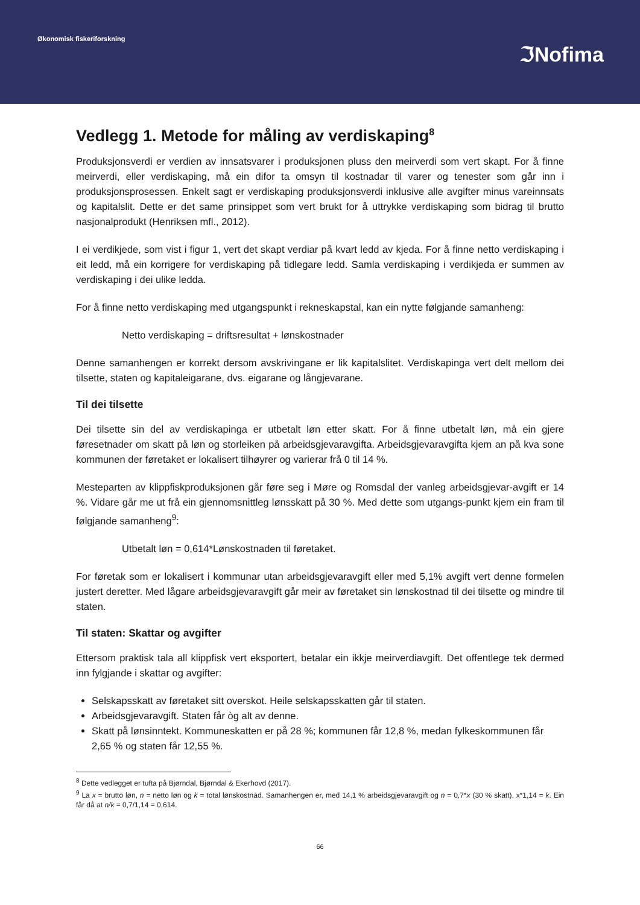Økonomisk fiskeriforskning
ℑNofima
Vedlegg 1. Metode for måling av verdiskaping<sup>8</sup>
Produksjonsverdi er verdien av innsatsvarer i produksjonen pluss den meirverdi som vert skapt. For å finne meirverdi, eller verdiskaping, må ein difor ta omsyn til kostnadar til varer og tenester som går inn i produksjonsprosessen. Enkelt sagt er verdiskaping produksjonsverdi inklusive alle avgifter minus vareinnsats og kapitalslit. Dette er det same prinsippet som vert brukt for å uttrykke verdiskaping som bidrag til brutto nasjonalprodukt (Henriksen mfl., 2012).
I ei verdikjede, som vist i figur 1, vert det skapt verdiar på kvart ledd av kjeda. For å finne netto verdiskaping i eit ledd, må ein korrigere for verdiskaping på tidlegare ledd. Samla verdiskaping i verdikjeda er summen av verdiskaping i dei ulike ledda.
For å finne netto verdiskaping med utgangspunkt i rekneskapstal, kan ein nytte følgjande samanheng:
Netto verdiskaping = driftsresultat + lønskostnader
Denne samanhengen er korrekt dersom avskrivingane er lik kapitalslitet. Verdiskapinga vert delt mellom dei tilsette, staten og kapitaleigarane, dvs. eigarane og långjevarane.
Til dei tilsette
Dei tilsette sin del av verdiskapinga er utbetalt løn etter skatt. For å finne utbetalt løn, må ein gjere føresetnader om skatt på løn og storleiken på arbeidsgjevaravgifta. Arbeidsgjevaravgifta kjem an på kva sone kommunen der føretaket er lokalisert tilhøyrer og varierar frå 0 til 14 %.
Mesteparten av klippfiskproduksjonen går føre seg i Møre og Romsdal der vanleg arbeidsgjevar-avgift er 14 %. Vidare går me ut frå ein gjennomsnittleg lønsskatt på 30 %. Med dette som utgangs-punkt kjem ein fram til følgjande samanheng<sup>9</sup>:
Utbetalt løn = 0,614*Lønskostnaden til føretaket.
For føretak som er lokalisert i kommunar utan arbeidsgjevaravgift eller med 5,1% avgift vert denne formelen justert deretter. Med lågare arbeidsgjevaravgift går meir av føretaket sin lønskostnad til dei tilsette og mindre til staten.
Til staten: Skattar og avgifter
Ettersom praktisk tala all klippfisk vert eksportert, betalar ein ikkje meirverdiavgift. Det offentlege tek dermed inn fylgjande i skattar og avgifter:
Selskapsskatt av føretaket sitt overskot. Heile selskapsskatten går til staten.
Arbeidsgjevaravgift. Staten får òg alt av denne.
Skatt på lønsinntekt. Kommuneskatten er på 28 %; kommunen får 12,8 %, medan fylkeskommunen får 2,65 % og staten får 12,55 %.
<sup>8</sup> Dette vedlegget er tufta på Bjørndal, Bjørndal & Ekerhovd (2017).
<sup>9</sup> La x = brutto løn, n = netto løn og k = total lønskostnad. Samanhengen er, med 14,1 % arbeidsgjevaravgift og n = 0,7*x (30 % skatt), x*1,14 = k. Ein får då at n/k = 0,7/1,14 = 0,614.
66